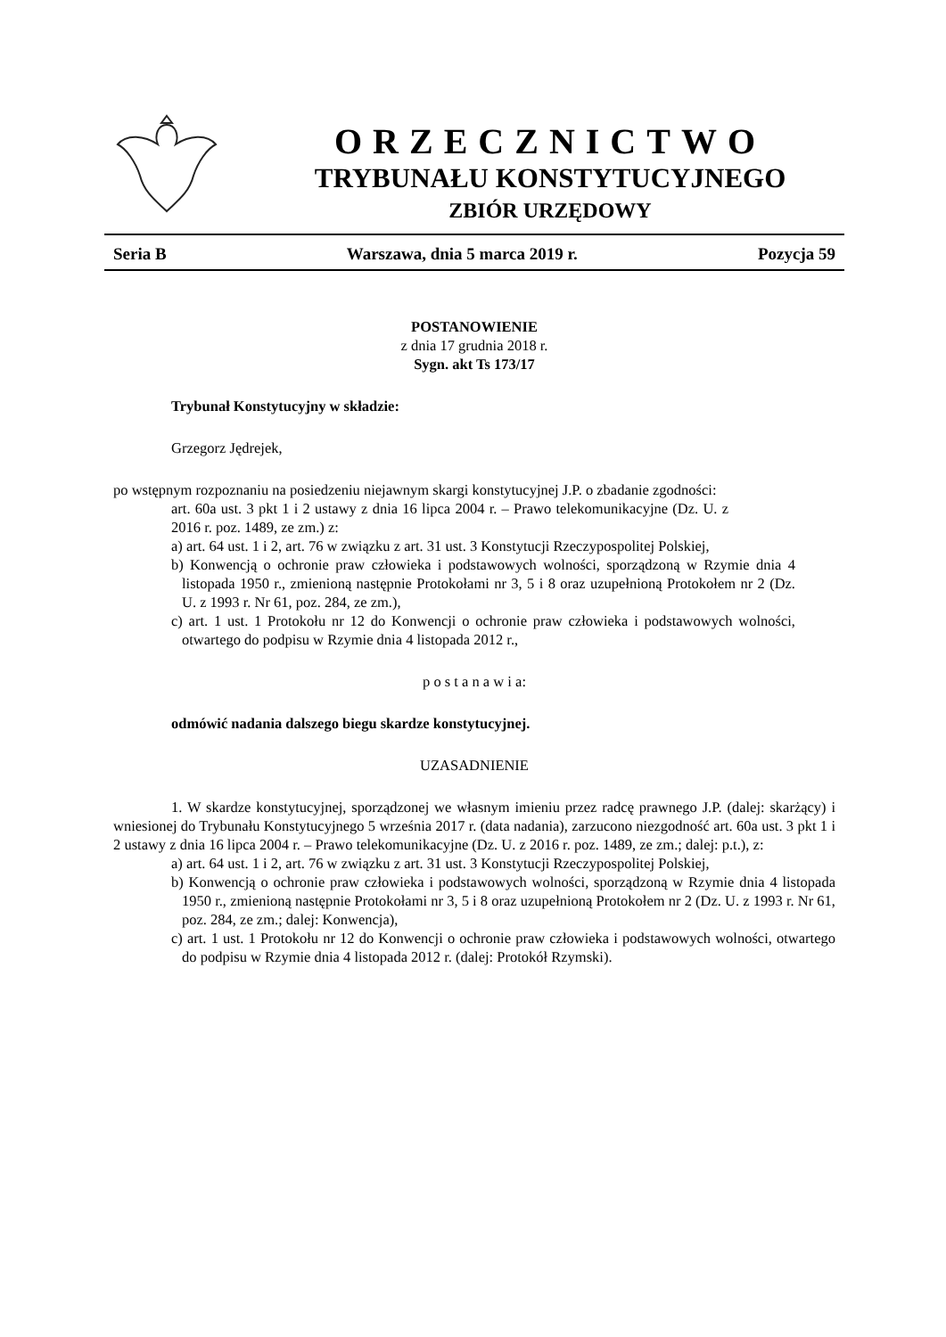ORZECZNICTWO
TRYBUNAŁU KONSTYTUCYJNEGO
ZBIÓR URZĘDOWY
Seria B Warszawa, dnia 5 marca 2019 r. Pozycja 59
POSTANOWIENIE
z dnia 17 grudnia 2018 r.
Sygn. akt Ts 173/17
Trybunał Konstytucyjny w składzie:
Grzegorz Jędrejek,
po wstępnym rozpoznaniu na posiedzeniu niejawnym skargi konstytucyjnej J.P. o zbadanie zgodności:
art. 60a ust. 3 pkt 1 i 2 ustawy z dnia 16 lipca 2004 r. – Prawo telekomunikacyjne (Dz. U. z 2016 r. poz. 1489, ze zm.) z:
a) art. 64 ust. 1 i 2, art. 76 w związku z art. 31 ust. 3 Konstytucji Rzeczypospolitej Polskiej,
b) Konwencją o ochronie praw człowieka i podstawowych wolności, sporządzoną w Rzymie dnia 4 listopada 1950 r., zmienioną następnie Protokołami nr 3, 5 i 8 oraz uzupełnioną Protokołem nr 2 (Dz. U. z 1993 r. Nr 61, poz. 284, ze zm.),
c) art. 1 ust. 1 Protokołu nr 12 do Konwencji o ochronie praw człowieka i podstawowych wolności, otwartego do podpisu w Rzymie dnia 4 listopada 2012 r.,
p o s t a n a w i a:
odmówić nadania dalszego biegu skardze konstytucyjnej.
UZASADNIENIE
1. W skardze konstytucyjnej, sporządzonej we własnym imieniu przez radcę prawnego J.P. (dalej: skarżący) i wniesionej do Trybunału Konstytucyjnego 5 września 2017 r. (data nadania), zarzucono niezgodność art. 60a ust. 3 pkt 1 i 2 ustawy z dnia 16 lipca 2004 r. – Prawo telekomunikacyjne (Dz. U. z 2016 r. poz. 1489, ze zm.; dalej: p.t.), z:
a) art. 64 ust. 1 i 2, art. 76 w związku z art. 31 ust. 3 Konstytucji Rzeczypospolitej Polskiej,
b) Konwencją o ochronie praw człowieka i podstawowych wolności, sporządzoną w Rzymie dnia 4 listopada 1950 r., zmienioną następnie Protokołami nr 3, 5 i 8 oraz uzupełnioną Protokołem nr 2 (Dz. U. z 1993 r. Nr 61, poz. 284, ze zm.; dalej: Konwencja),
c) art. 1 ust. 1 Protokołu nr 12 do Konwencji o ochronie praw człowieka i podstawowych wolności, otwartego do podpisu w Rzymie dnia 4 listopada 2012 r. (dalej: Protokół Rzymski).